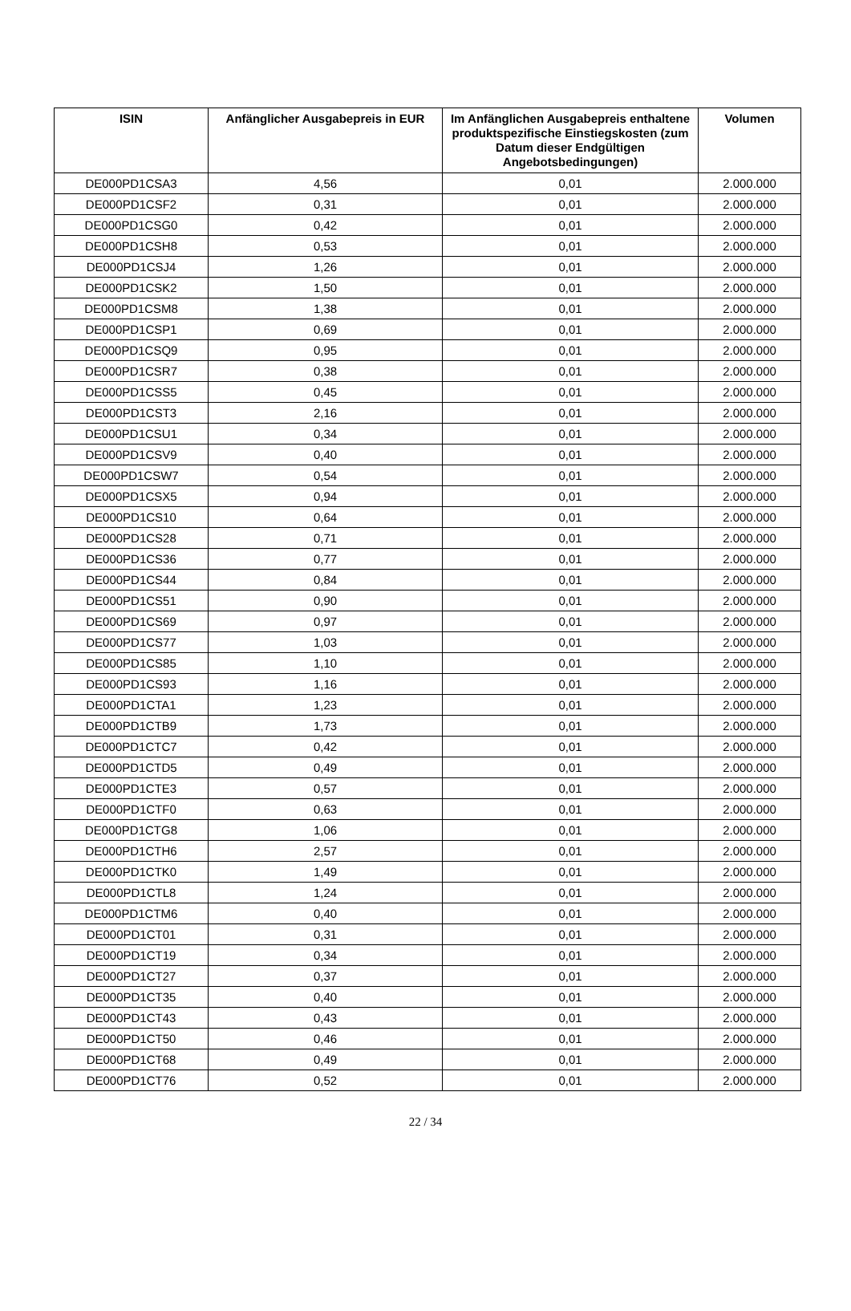| ISIN | Anfänglicher Ausgabepreis in EUR | Im Anfänglichen Ausgabepreis enthaltene produktspezifische Einstiegskosten (zum Datum dieser Endgültigen Angebotsbedingungen) | Volumen |
| --- | --- | --- | --- |
| DE000PD1CSA3 | 4,56 | 0,01 | 2.000.000 |
| DE000PD1CSF2 | 0,31 | 0,01 | 2.000.000 |
| DE000PD1CSG0 | 0,42 | 0,01 | 2.000.000 |
| DE000PD1CSH8 | 0,53 | 0,01 | 2.000.000 |
| DE000PD1CSJ4 | 1,26 | 0,01 | 2.000.000 |
| DE000PD1CSK2 | 1,50 | 0,01 | 2.000.000 |
| DE000PD1CSM8 | 1,38 | 0,01 | 2.000.000 |
| DE000PD1CSP1 | 0,69 | 0,01 | 2.000.000 |
| DE000PD1CSQ9 | 0,95 | 0,01 | 2.000.000 |
| DE000PD1CSR7 | 0,38 | 0,01 | 2.000.000 |
| DE000PD1CSS5 | 0,45 | 0,01 | 2.000.000 |
| DE000PD1CST3 | 2,16 | 0,01 | 2.000.000 |
| DE000PD1CSU1 | 0,34 | 0,01 | 2.000.000 |
| DE000PD1CSV9 | 0,40 | 0,01 | 2.000.000 |
| DE000PD1CSW7 | 0,54 | 0,01 | 2.000.000 |
| DE000PD1CSX5 | 0,94 | 0,01 | 2.000.000 |
| DE000PD1CS10 | 0,64 | 0,01 | 2.000.000 |
| DE000PD1CS28 | 0,71 | 0,01 | 2.000.000 |
| DE000PD1CS36 | 0,77 | 0,01 | 2.000.000 |
| DE000PD1CS44 | 0,84 | 0,01 | 2.000.000 |
| DE000PD1CS51 | 0,90 | 0,01 | 2.000.000 |
| DE000PD1CS69 | 0,97 | 0,01 | 2.000.000 |
| DE000PD1CS77 | 1,03 | 0,01 | 2.000.000 |
| DE000PD1CS85 | 1,10 | 0,01 | 2.000.000 |
| DE000PD1CS93 | 1,16 | 0,01 | 2.000.000 |
| DE000PD1CTA1 | 1,23 | 0,01 | 2.000.000 |
| DE000PD1CTB9 | 1,73 | 0,01 | 2.000.000 |
| DE000PD1CTC7 | 0,42 | 0,01 | 2.000.000 |
| DE000PD1CTD5 | 0,49 | 0,01 | 2.000.000 |
| DE000PD1CTE3 | 0,57 | 0,01 | 2.000.000 |
| DE000PD1CTF0 | 0,63 | 0,01 | 2.000.000 |
| DE000PD1CTG8 | 1,06 | 0,01 | 2.000.000 |
| DE000PD1CTH6 | 2,57 | 0,01 | 2.000.000 |
| DE000PD1CTK0 | 1,49 | 0,01 | 2.000.000 |
| DE000PD1CTL8 | 1,24 | 0,01 | 2.000.000 |
| DE000PD1CTM6 | 0,40 | 0,01 | 2.000.000 |
| DE000PD1CT01 | 0,31 | 0,01 | 2.000.000 |
| DE000PD1CT19 | 0,34 | 0,01 | 2.000.000 |
| DE000PD1CT27 | 0,37 | 0,01 | 2.000.000 |
| DE000PD1CT35 | 0,40 | 0,01 | 2.000.000 |
| DE000PD1CT43 | 0,43 | 0,01 | 2.000.000 |
| DE000PD1CT50 | 0,46 | 0,01 | 2.000.000 |
| DE000PD1CT68 | 0,49 | 0,01 | 2.000.000 |
| DE000PD1CT76 | 0,52 | 0,01 | 2.000.000 |
22 / 34